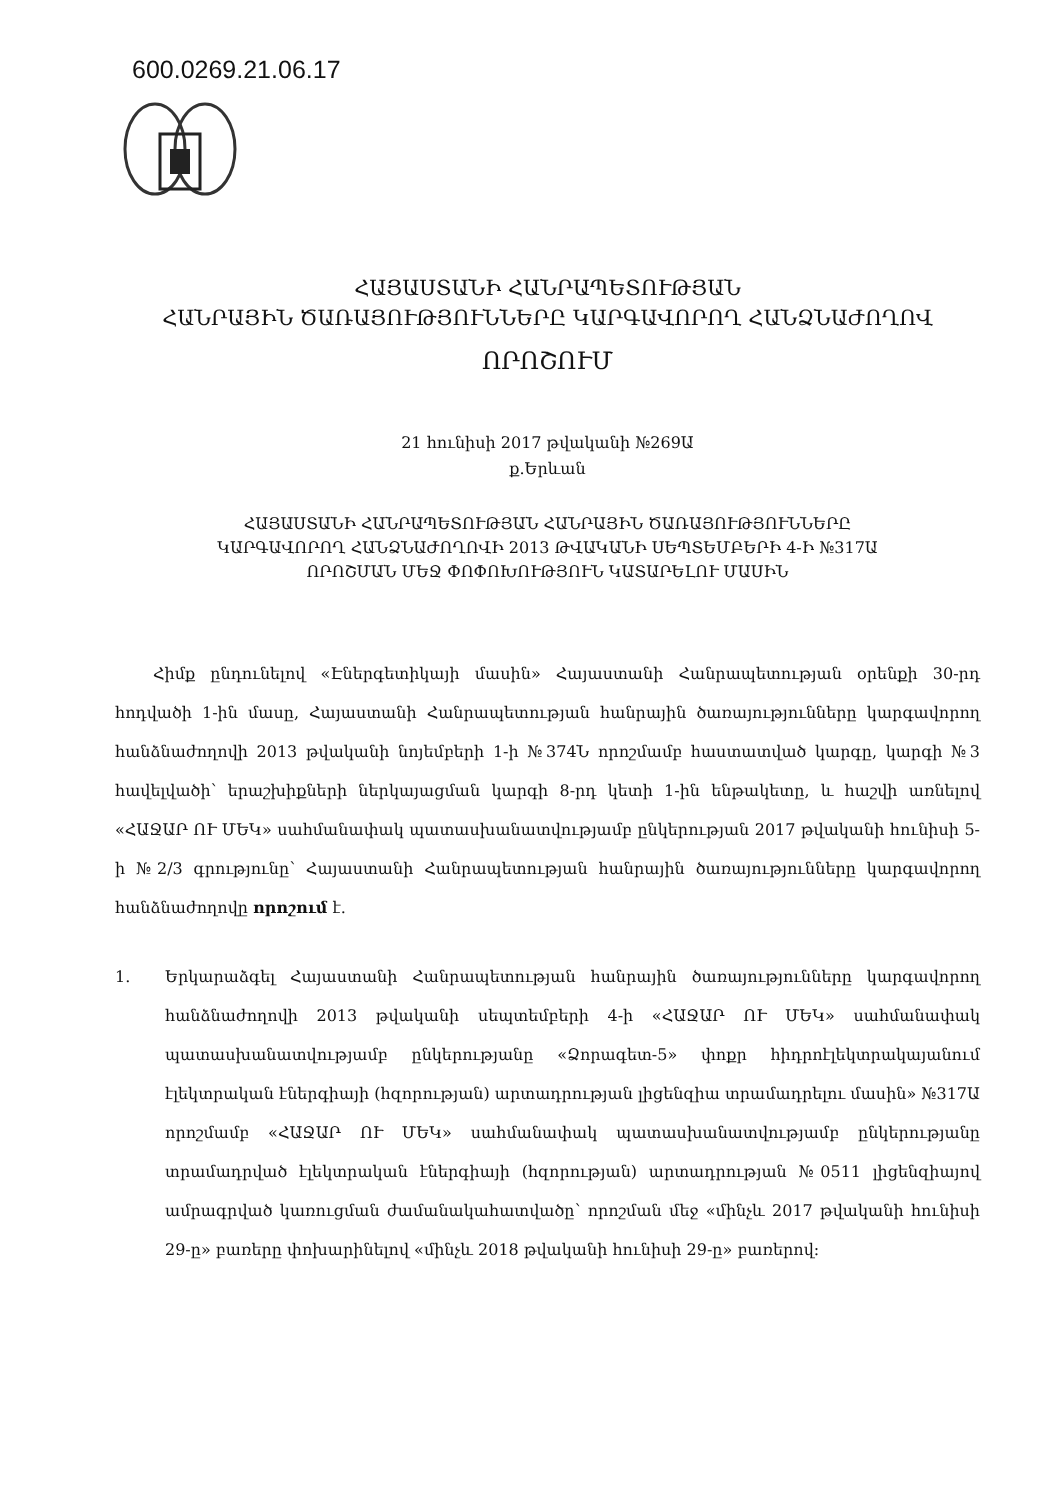600.0269.21.06.17
ՀԱՅԱՍՏԱՆԻ ՀԱՆՐԱՊԵՏՈՒԹՅԱՆ
ՀԱՆՐԱՅԻՆ ԾԱՌԱՅՈՒԹՅՈՒՆՆԵՐԸ ԿԱՐԳԱՎՈՐՈՂ ՀԱՆՁՆԱԺՈՂՈՎ
ՈՐՈՇՈՒՄ
21 հունիսի 2017 թվականի №269Ա
ք.Երևան
ՀԱՅԱՍՏԱՆԻ ՀԱՆՐԱՊԵՏՈՒԹՅԱՆ ՀԱՆՐԱՅԻՆ ԾԱՌԱՅՈՒԹՅՈՒՆՆԵՐԸ
ԿԱՐԳԱՎՈՐՈՂ ՀԱՆՁՆԱԺՈՂՈՎԻ 2013 ԹՎԱԿԱՆԻ ՍԵՊՏԵՄԲԵՐԻ 4-Ի №317Ա
ՈՐՈՇՄԱՆ ՄԵՋ ՓՈՓՈԽՈՒԹՅՈՒՆ ԿԱՏԱՐԵԼՈՒ ՄԱՍԻՆ
Հիմք ընդունելով «Էներգետիկայի մասին» Հայաստանի Հանրապետության օրենքի 30-րդ հոդվածի 1-ին մասը, Հայաստանի Հանրապետության հանրային ծառայությունները կարգավորող հանձնաժողովի 2013 թվականի նոյեմբերի 1-ի №374Ն որոշմամբ հաստատված կարգը, կարգի №3 հավելվածի՝ երաշխիքների ներկայացման կարգի 8-րդ կետի 1-ին ենթակետը, և հաշվի առնելով «ՀԱՋԱՐ ՈՒ ՄԵԿ» սահմանափակ պատասխանատվությամբ ընկերության 2017 թվականի հունիսի 5-ի №2/3 գրությունը՝ Հայաստանի Հանրապետության հանրային ծառայությունները կարգավորող հանձնաժողովը որոշում է.
1. Երկարաձգել Հայաստանի Հանրապետության հանրային ծառայությունները կարգավորող հանձնաժողովի 2013 թվականի սեպտեմբերի 4-ի «ՀԱՋԱՐ ՈՒ ՄԵԿ» սահմանափակ պատասխանատվությամբ ընկերությանը «Ձորագետ-5» փոքր հիդրոէլեկտրակայանում էլեկտրական էներգիայի (հզորության) արտադրության լիցենզիա տրամադրելու մասին» №317Ա որոշմամբ «ՀԱՋԱՐ ՈՒ ՄԵԿ» սահմանափակ պատասխանատվությամբ ընկերությանը տրամադրված էլեկտրական էներգիայի (հզորության) արտադրության №0511 լիցենզիայով ամրագրված կառուցման ժամանակահատվածը՝ որոշման մեջ «մինչև 2017 թվականի հունիսի 29-ը» բառերը փոխարինելով «մինչև 2018 թվականի հունիսի 29-ը» բառերով: